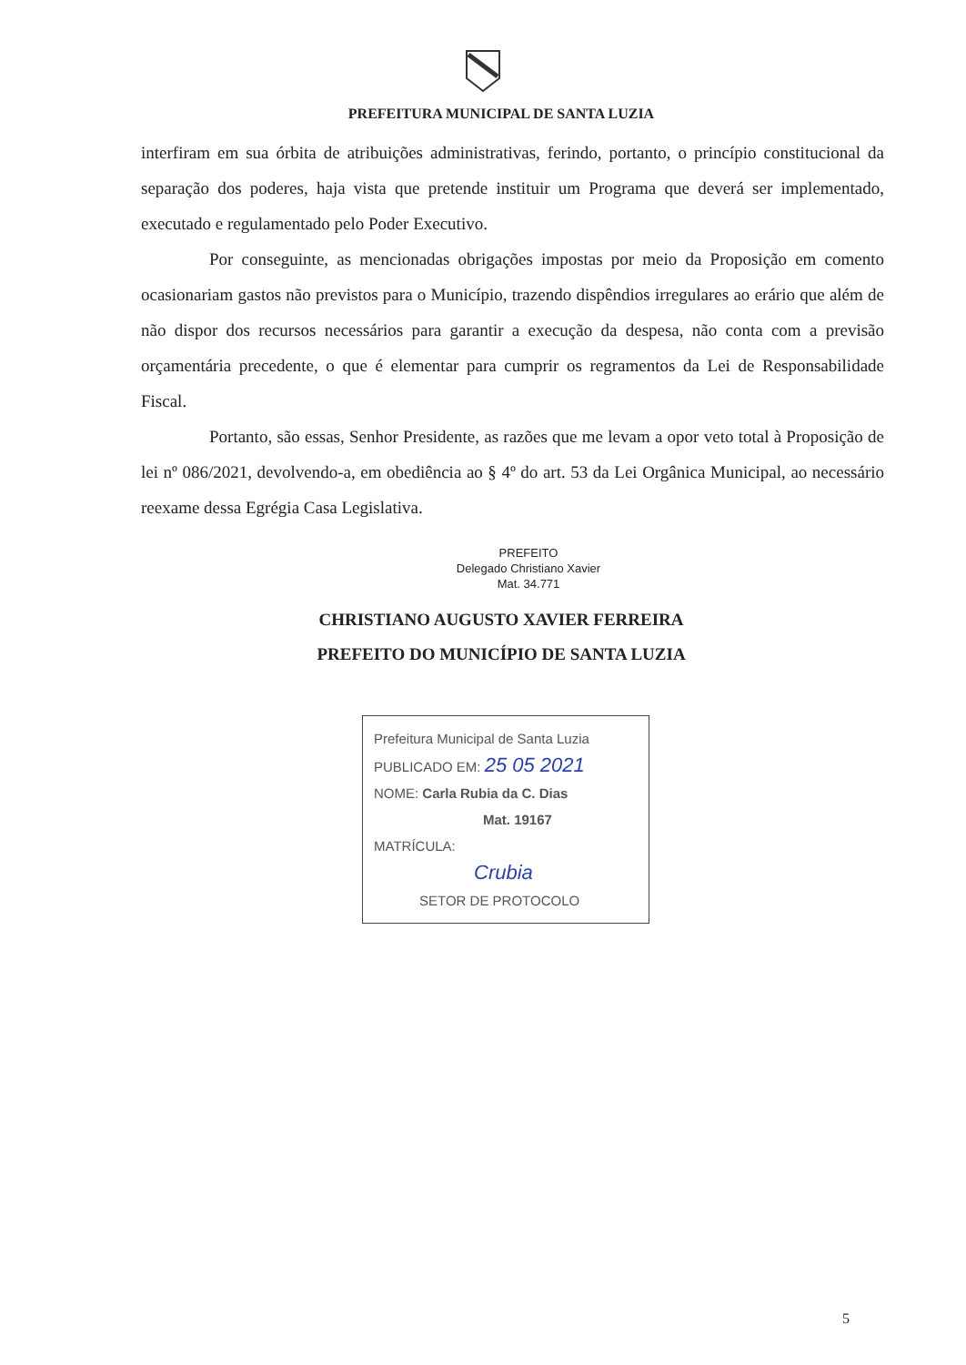PREFEITURA MUNICIPAL DE SANTA LUZIA
interfiram em sua órbita de atribuições administrativas, ferindo, portanto, o princípio constitucional da separação dos poderes, haja vista que pretende instituir um Programa que deverá ser implementado, executado e regulamentado pelo Poder Executivo.
Por conseguinte, as mencionadas obrigações impostas por meio da Proposição em comento ocasionariam gastos não previstos para o Município, trazendo dispêndios irregulares ao erário que além de não dispor dos recursos necessários para garantir a execução da despesa, não conta com a previsão orçamentária precedente, o que é elementar para cumprir os regramentos da Lei de Responsabilidade Fiscal.
Portanto, são essas, Senhor Presidente, as razões que me levam a opor veto total à Proposição de lei nº 086/2021, devolvendo-a, em obediência ao § 4º do art. 53 da Lei Orgânica Municipal, ao necessário reexame dessa Egrégia Casa Legislativa.
PREFEITO
Delegado Christiano Xavier
Mat. 34.771
CHRISTIANO AUGUSTO XAVIER FERREIRA
PREFEITO DO MUNICÍPIO DE SANTA LUZIA
Prefeitura Municipal de Santa Luzia
PUBLICADO EM: 25 05 2021
NOME: Carla Rubia da C. Dias
Mat. 19167
MATRÍCULA:
Crubia
SETOR DE PROTOCOLO
5